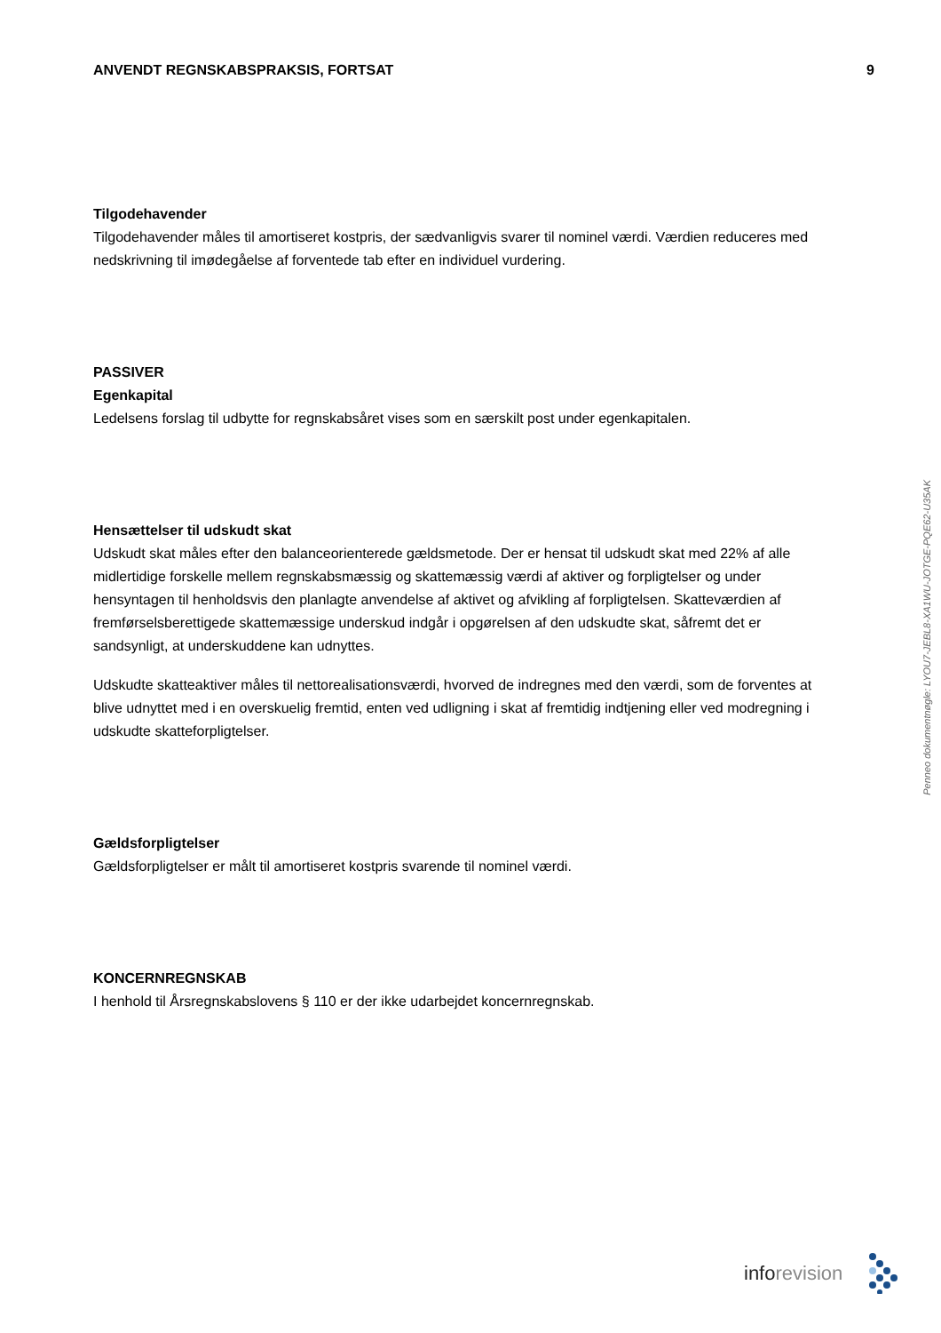ANVENDT REGNSKABSPRAKSIS, FORTSAT 9
Tilgodehavender
Tilgodehavender måles til amortiseret kostpris, der sædvanligvis svarer til nominel værdi. Værdien reduceres med nedskrivning til imødegåelse af forventede tab efter en individuel vurdering.
PASSIVER
Egenkapital
Ledelsens forslag til udbytte for regnskabsåret vises som en særskilt post under egenkapitalen.
Hensættelser til udskudt skat
Udskudt skat måles efter den balanceorienterede gældsmetode. Der er hensat til udskudt skat med 22% af alle midlertidige forskelle mellem regnskabsmæssig og skattemæssig værdi af aktiver og forpligtelser og under hensyntagen til henholdsvis den planlagte anvendelse af aktivet og afvikling af forpligtelsen. Skatteværdien af fremførselsberettigede skattemæssige underskud indgår i opgørelsen af den udskudte skat, såfremt det er sandsynligt, at underskuddene kan udnyttes.
Udskudte skatteaktiver måles til nettorealisationsværdi, hvorved de indregnes med den værdi, som de forventes at blive udnyttet med i en overskuelig fremtid, enten ved udligning i skat af fremtidig indtjening eller ved modregning i udskudte skatteforpligtelser.
Gældsforpligtelser
Gældsforpligtelser er målt til amortiseret kostpris svarende til nominel værdi.
KONCERNREGNSKAB
I henhold til Årsregnskabslovens § 110 er der ikke udarbejdet koncernregnskab.
Penneo dokumentnøgle: LYOU7-JEBL8-XA1WU-JOTGE-PQE62-U35AK
info revision